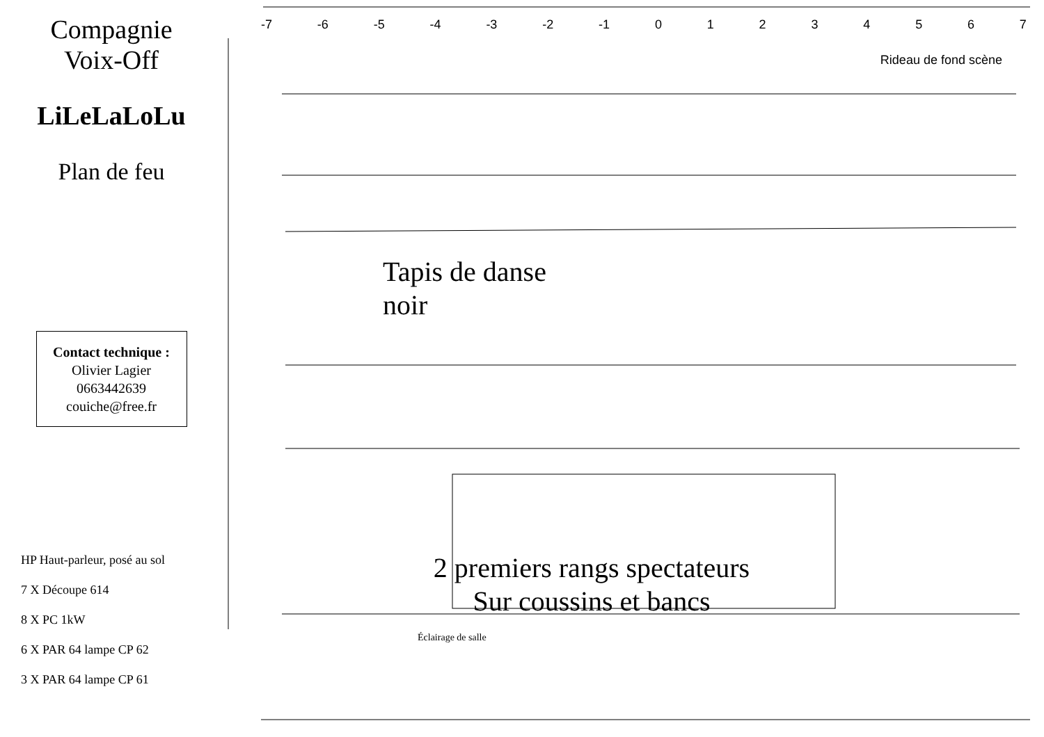Compagnie
Voix-Off
LiLeLaLoLu
Plan de feu
Contact technique :
Olivier Lagier
0663442639
couiche@free.fr
HP Haut-parleur, posé au sol
7 X Découpe 614
8 X PC 1kW
6 X PAR 64 lampe CP 62
3 X PAR 64 lampe CP 61
-7 -6 -5 -4 -3 -2 -1 01234567
Rideau de fond scène
Tapis de danse
noir
2 premiers rangs spectateurs
Sur coussins et bancs
Éclairage de salle